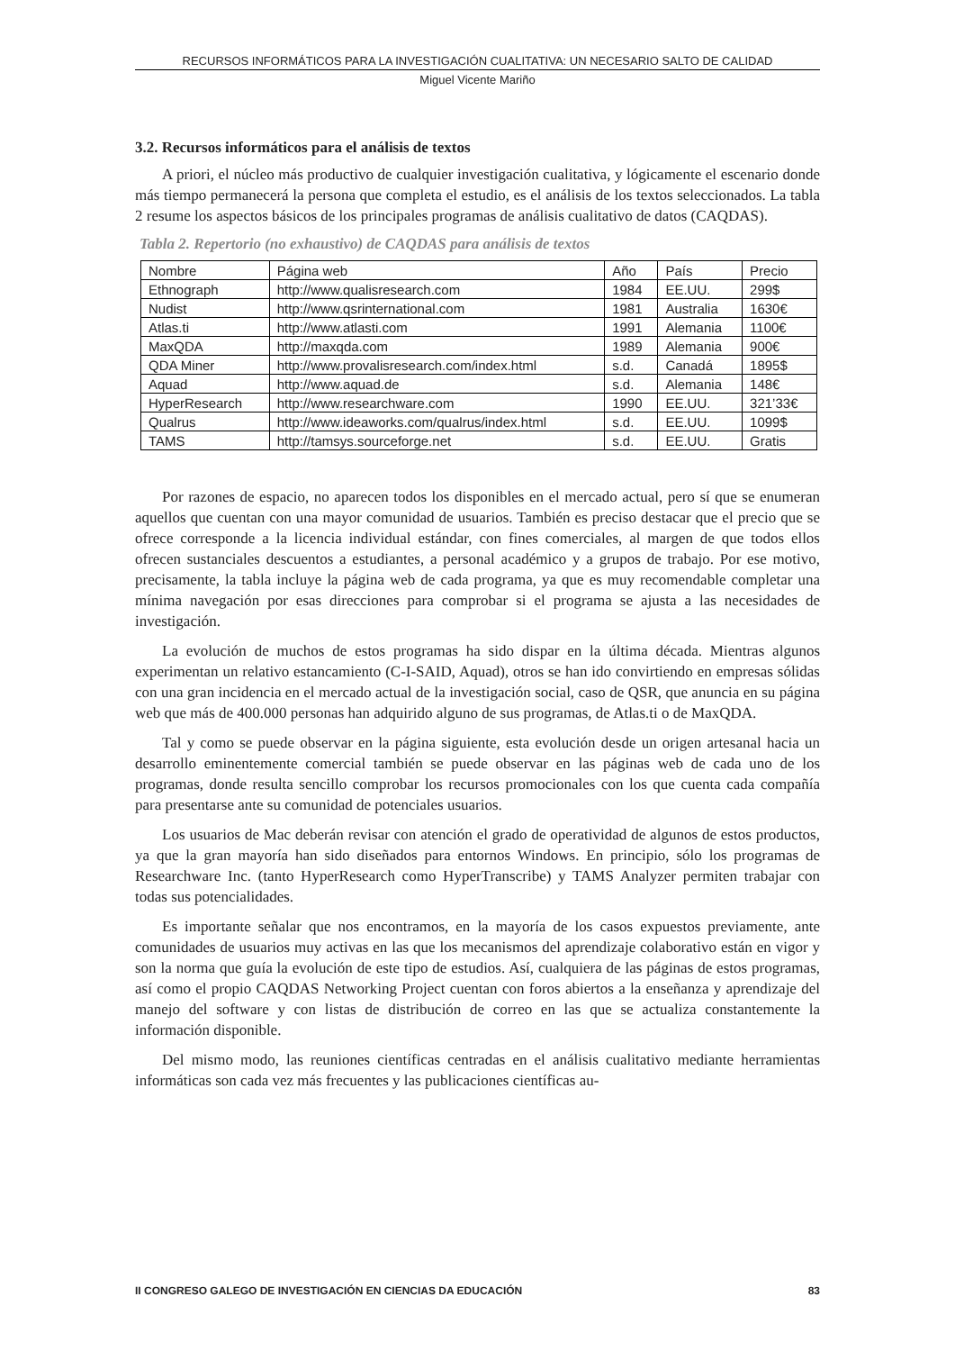RECURSOS INFORMÁTICOS PARA LA INVESTIGACIÓN CUALITATIVA: UN NECESARIO SALTO DE CALIDAD
Miguel Vicente Mariño
3.2. Recursos informáticos para el análisis de textos
A priori, el núcleo más productivo de cualquier investigación cualitativa, y lógicamente el escenario donde más tiempo permanecerá la persona que completa el estudio, es el análisis de los textos seleccionados. La tabla 2 resume los aspectos básicos de los principales programas de análisis cualitativo de datos (CAQDAS).
Tabla 2. Repertorio (no exhaustivo) de CAQDAS para análisis de textos
| Nombre | Página web | Año | País | Precio |
| --- | --- | --- | --- | --- |
| Ethnograph | http://www.qualisresearch.com | 1984 | EE.UU. | 299$ |
| Nudist | http://www.qsrinternational.com | 1981 | Australia | 1630€ |
| Atlas.ti | http://www.atlasti.com | 1991 | Alemania | 1100€ |
| MaxQDA | http://maxqda.com | 1989 | Alemania | 900€ |
| QDA Miner | http://www.provalisresearch.com/index.html | s.d. | Canadá | 1895$ |
| Aquad | http://www.aquad.de | s.d. | Alemania | 148€ |
| HyperResearch | http://www.researchware.com | 1990 | EE.UU. | 321’33€ |
| Qualrus | http://www.ideaworks.com/qualrus/index.html | s.d. | EE.UU. | 1099$ |
| TAMS | http://tamsys.sourceforge.net | s.d. | EE.UU. | Gratis |
Por razones de espacio, no aparecen todos los disponibles en el mercado actual, pero sí que se enumeran aquellos que cuentan con una mayor comunidad de usuarios. También es preciso destacar que el precio que se ofrece corresponde a la licencia individual estándar, con fines comerciales, al margen de que todos ellos ofrecen sustanciales descuentos a estudiantes, a personal académico y a grupos de trabajo. Por ese motivo, precisamente, la tabla incluye la página web de cada programa, ya que es muy recomendable completar una mínima navegación por esas direcciones para comprobar si el programa se ajusta a las necesidades de investigación.
La evolución de muchos de estos programas ha sido dispar en la última década. Mientras algunos experimentan un relativo estancamiento (C-I-SAID, Aquad), otros se han ido convirtiendo en empresas sólidas con una gran incidencia en el mercado actual de la investigación social, caso de QSR, que anuncia en su página web que más de 400.000 personas han adquirido alguno de sus programas, de Atlas.ti o de MaxQDA.
Tal y como se puede observar en la página siguiente, esta evolución desde un origen artesanal hacia un desarrollo eminentemente comercial también se puede observar en las páginas web de cada uno de los programas, donde resulta sencillo comprobar los recursos promocionales con los que cuenta cada compañía para presentarse ante su comunidad de potenciales usuarios.
Los usuarios de Mac deberán revisar con atención el grado de operatividad de algunos de estos productos, ya que la gran mayoría han sido diseñados para entornos Windows. En principio, sólo los programas de Researchware Inc. (tanto HyperResearch como HyperTranscribe) y TAMS Analyzer permiten trabajar con todas sus potencialidades.
Es importante señalar que nos encontramos, en la mayoría de los casos expuestos previamente, ante comunidades de usuarios muy activas en las que los mecanismos del aprendizaje colaborativo están en vigor y son la norma que guía la evolución de este tipo de estudios. Así, cualquiera de las páginas de estos programas, así como el propio CAQDAS Networking Project cuentan con foros abiertos a la enseñanza y aprendizaje del manejo del software y con listas de distribución de correo en las que se actualiza constantemente la información disponible.
Del mismo modo, las reuniones científicas centradas en el análisis cualitativo mediante herramientas informáticas son cada vez más frecuentes y las publicaciones científicas au-
II CONGRESO GALEGO DE INVESTIGACIÓN EN CIENCIAS DA EDUCACIÓN 83